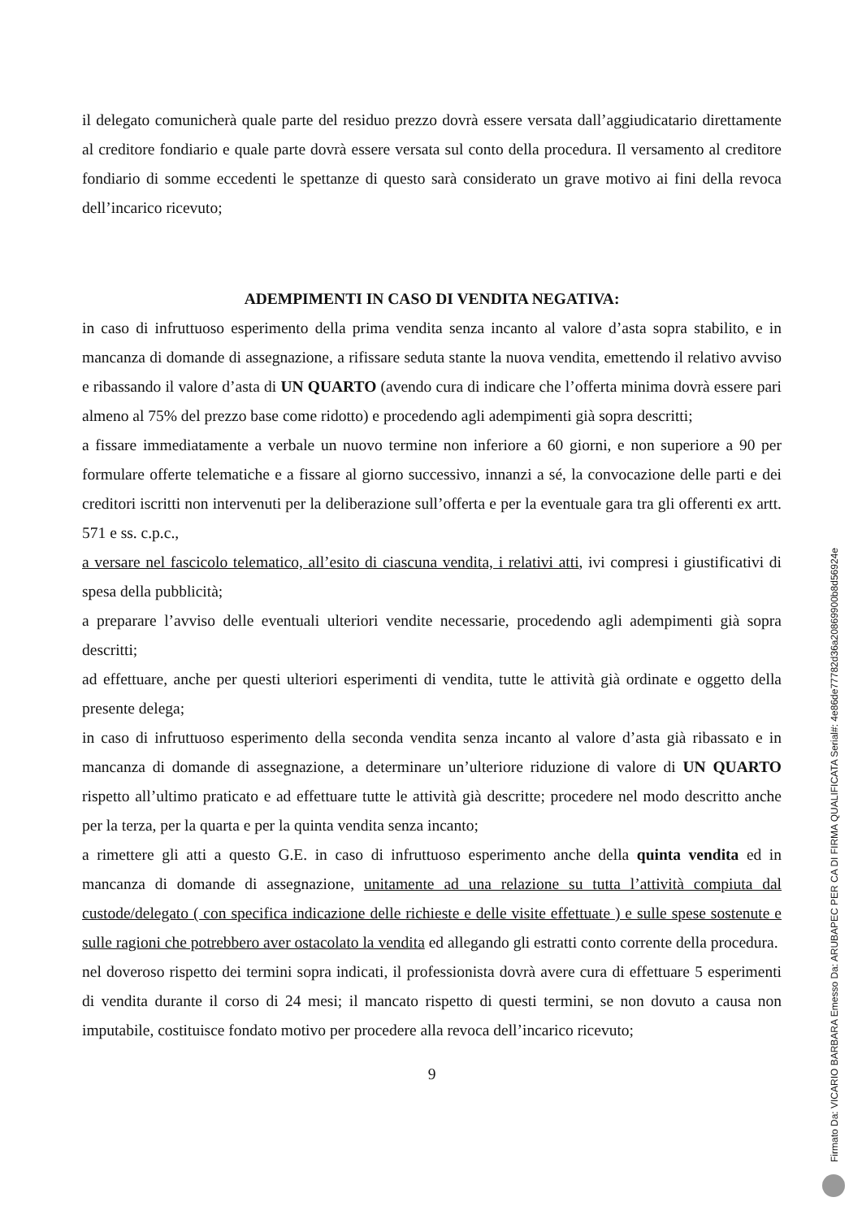il delegato comunicherà quale parte del residuo prezzo dovrà essere versata dall’aggiudicatario direttamente al creditore fondiario e quale parte dovrà essere versata sul conto della procedura. Il versamento al creditore fondiario di somme eccedenti le spettanze di questo sarà considerato un grave motivo ai fini della revoca dell’incarico ricevuto;
ADEMPIMENTI IN CASO DI VENDITA NEGATIVA:
in caso di infruttuoso esperimento della prima vendita senza incanto al valore d’asta sopra stabilito, e in mancanza di domande di assegnazione, a rifissare seduta stante la nuova vendita, emettendo il relativo avviso e ribassando il valore d’asta di UN QUARTO (avendo cura di indicare che l’offerta minima dovrà essere pari almeno al 75% del prezzo base come ridotto) e procedendo agli adempimenti già sopra descritti;
a fissare immediatamente a verbale un nuovo termine non inferiore a 60 giorni, e non superiore a 90 per formulare offerte telematiche e a fissare al giorno successivo, innanzi a sé, la convocazione delle parti e dei creditori iscritti non intervenuti per la deliberazione sull’offerta e per la eventuale gara tra gli offerenti ex artt. 571 e ss. c.p.c.,
a versare nel fascicolo telematico, all’esito di ciascuna vendita, i relativi atti, ivi compresi i giustificativi di spesa della pubblicità;
a preparare l’avviso delle eventuali ulteriori vendite necessarie, procedendo agli adempimenti già sopra descritti;
ad effettuare, anche per questi ulteriori esperimenti di vendita, tutte le attività già ordinate e oggetto della presente delega;
in caso di infruttuoso esperimento della seconda vendita senza incanto al valore d’asta già ribassato e in mancanza di domande di assegnazione, a determinare un’ulteriore riduzione di valore di UN QUARTO rispetto all’ultimo praticato e ad effettuare tutte le attività già descritte; procedere nel modo descritto anche per la terza, per la quarta e per la quinta vendita senza incanto;
a rimettere gli atti a questo G.E. in caso di infruttuoso esperimento anche della quinta vendita ed in mancanza di domande di assegnazione, unitamente ad una relazione su tutta l’attività compiuta dal custode/delegato ( con specifica indicazione delle richieste e delle visite effettuate ) e sulle spese sostenute e sulle ragioni che potrebbero aver ostacolato la vendita ed allegando gli estratti conto corrente della procedura.
nel doveroso rispetto dei termini sopra indicati, il professionista dovrà avere cura di effettuare 5 esperimenti di vendita durante il corso di 24 mesi; il mancato rispetto di questi termini, se non dovuto a causa non imputabile, costituisce fondato motivo per procedere alla revoca dell’incarico ricevuto;
9
Firmato Da: VICARIO BARBARA Emesso Da: ARUBAPEC PER CA DI FIRMA QUALIFICATA Serial#: 4e86de77782d36a20869900b8d56924e